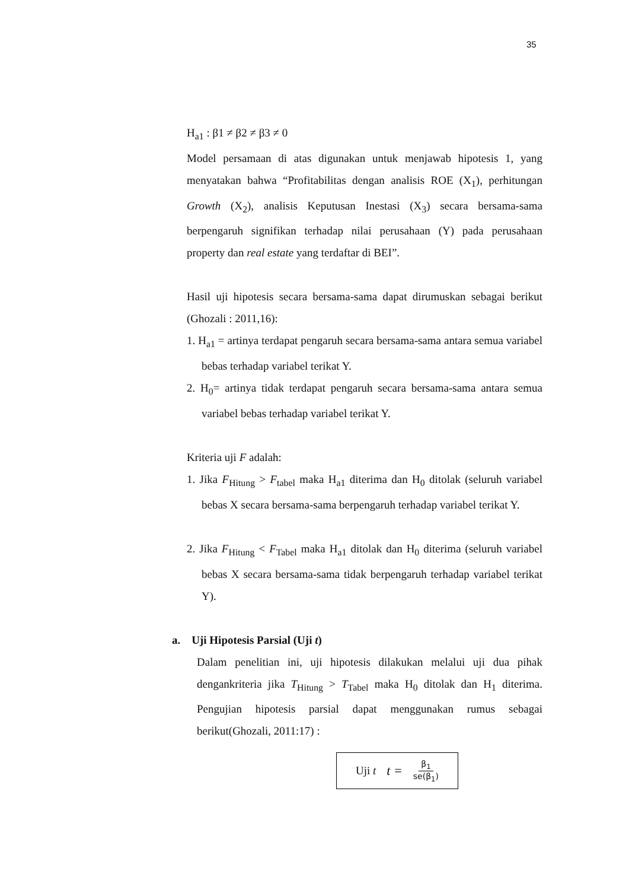35
H<sub>a1</sub> : β1 ≠ β2 ≠ β3 ≠ 0
Model persamaan di atas digunakan untuk menjawab hipotesis 1, yang menyatakan bahwa “Profitabilitas dengan analisis ROE (X<sub>1</sub>), perhitungan Growth (X<sub>2</sub>), analisis Keputusan Inestasi (X<sub>3</sub>) secara bersama-sama berpengaruh signifikan terhadap nilai perusahaan (Y) pada perusahaan property dan real estate yang terdaftar di BEI”.
Hasil uji hipotesis secara bersama-sama dapat dirumuskan sebagai berikut (Ghozali : 2011,16):
1. H<sub>a1</sub> = artinya terdapat pengaruh secara bersama-sama antara semua variabel bebas terhadap variabel terikat Y.
2. H<sub>0</sub>= artinya tidak terdapat pengaruh secara bersama-sama antara semua variabel bebas terhadap variabel terikat Y.
Kriteria uji F adalah:
1. Jika F<sub>Hitung</sub> > F<sub>tabel</sub> maka H<sub>a1</sub> diterima dan H<sub>0</sub> ditolak (seluruh variabel bebas X secara bersama-sama berpengaruh terhadap variabel terikat Y.
2. Jika F<sub>Hitung</sub> < F<sub>Tabel</sub> maka H<sub>a1</sub> ditolak dan H<sub>0</sub> diterima (seluruh variabel bebas X secara bersama-sama tidak berpengaruh terhadap variabel terikat Y).
a. Uji Hipotesis Parsial (Uji t)
Dalam penelitian ini, uji hipotesis dilakukan melalui uji dua pihak dengankriteria jika T<sub>Hitung</sub> > T<sub>Tabel</sub> maka H<sub>0</sub> ditolak dan H<sub>1</sub> diterima. Pengujian hipotesis parsial dapat menggunakan rumus sebagai berikut(Ghozali, 2011:17) :
Uji t t = β<sub>1</sub> se(β<sub>1</sub>)